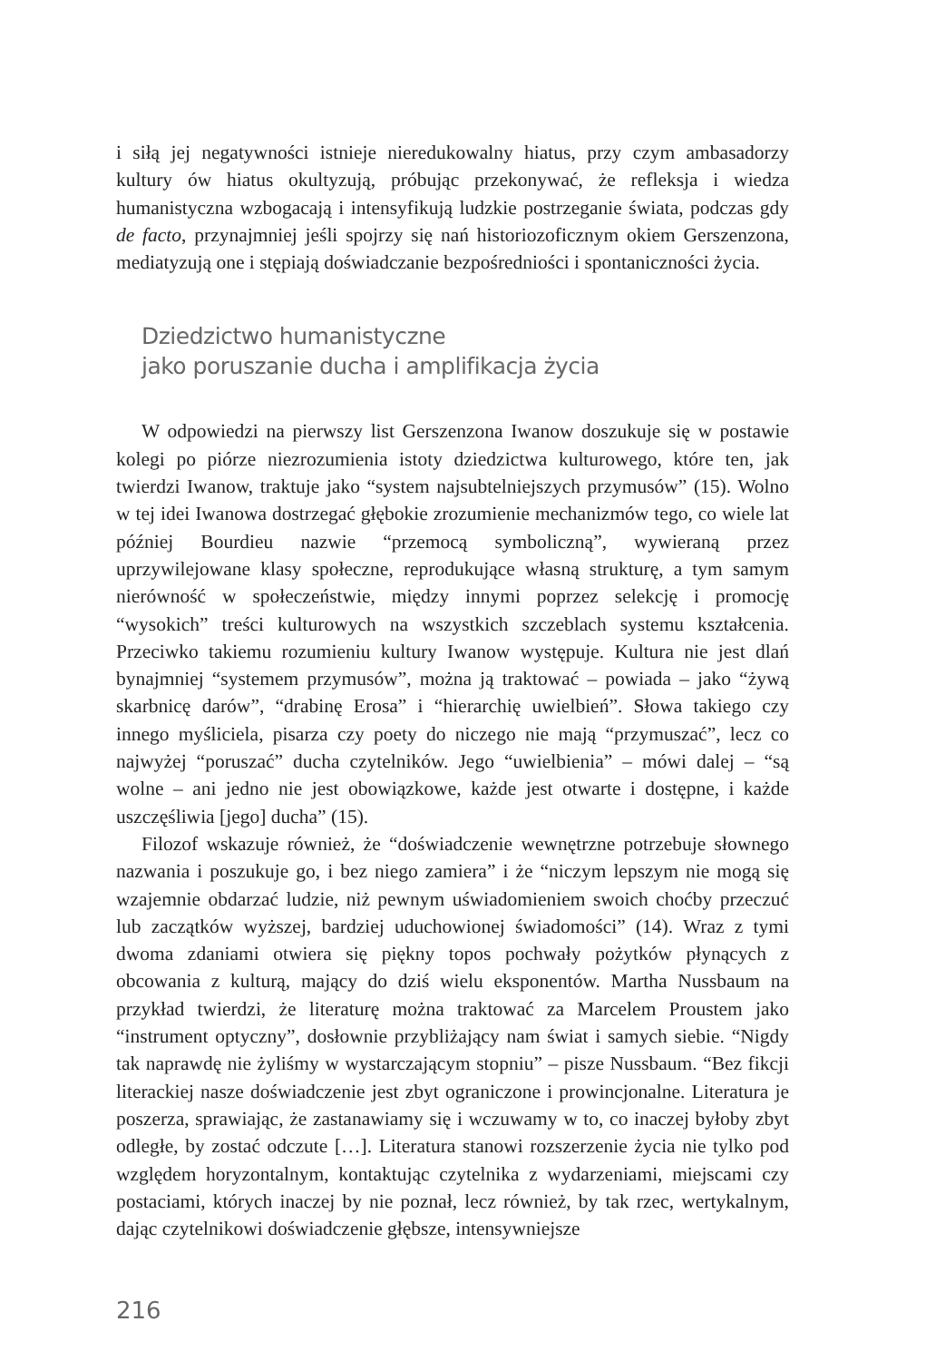i siłą jej negatywności istnieje nieredukowalny hiatus, przy czym ambasadorzy kultury ów hiatus okultyzują, próbując przekonywać, że refleksja i wiedza humanistyczna wzbogacają i intensyfikują ludzkie postrzeganie świata, podczas gdy de facto, przynajmniej jeśli spojrzy się nań historiozoficznym okiem Gerszenzona, mediatyzują one i stępiają doświadczanie bezpośredniości i spontaniczności życia.
Dziedzictwo humanistyczne
jako poruszanie ducha i amplifikacja życia
W odpowiedzi na pierwszy list Gerszenzona Iwanow doszukuje się w postawie kolegi po piórze niezrozumienia istoty dziedzictwa kulturowego, które ten, jak twierdzi Iwanow, traktuje jako “system najsubtelniejszych przymusów” (15). Wolno w tej idei Iwanowa dostrzegać głębokie zrozumienie mechanizmów tego, co wiele lat później Bourdieu nazwie “przemocą symboliczną”, wywieraną przez uprzywilejowane klasy społeczne, reprodukujące własną strukturę, a tym samym nierówność w społeczeństwie, między innymi poprzez selekcję i promocję “wysokich” treści kulturowych na wszystkich szczeblach systemu kształcenia. Przeciwko takiemu rozumieniu kultury Iwanow występuje. Kultura nie jest dlań bynajmniej “systemem przymusów”, można ją traktować – powiada – jako “żywą skarbnicę darów”, “drabinę Erosa” i “hierarchię uwielbień”. Słowa takiego czy innego myśliciela, pisarza czy poety do niczego nie mają “przymuszać”, lecz co najwyżej “poruszać” ducha czytelników. Jego “uwielbienia” – mówi dalej – “są wolne – ani jedno nie jest obowiązkowe, każde jest otwarte i dostępne, i każde uszczęśliwia [jego] ducha” (15).
Filozof wskazuje również, że “doświadczenie wewnętrzne potrzebuje słownego nazwania i poszukuje go, i bez niego zamiera” i że “niczym lepszym nie mogą się wzajemnie obdarzać ludzie, niż pewnym uświadomieniem swoich choćby przeczuć lub zaczątków wyższej, bardziej uduchowionej świadomości” (14). Wraz z tymi dwoma zdaniami otwiera się piękny topos pochwały pożytków płynących z obcowania z kulturą, mający do dziś wielu eksponentów. Martha Nussbaum na przykład twierdzi, że literaturę można traktować za Marcelem Proustem jako “instrument optyczny”, dosłownie przybliżający nam świat i samych siebie. “Nigdy tak naprawdę nie żyliśmy w wystarczającym stopniu” – pisze Nussbaum. “Bez fikcji literackiej nasze doświadczenie jest zbyt ograniczone i prowincjonalne. Literatura je poszerza, sprawiając, że zastanawiamy się i wczuwamy w to, co inaczej byłoby zbyt odległe, by zostać odczute […]. Literatura stanowi rozszerzenie życia nie tylko pod względem horyzontalnym, kontaktując czytelnika z wydarzeniami, miejscami czy postaciami, których inaczej by nie poznał, lecz również, by tak rzec, wertykalnym, dając czytelnikowi doświadczenie głębsze, intensywniejsze
216